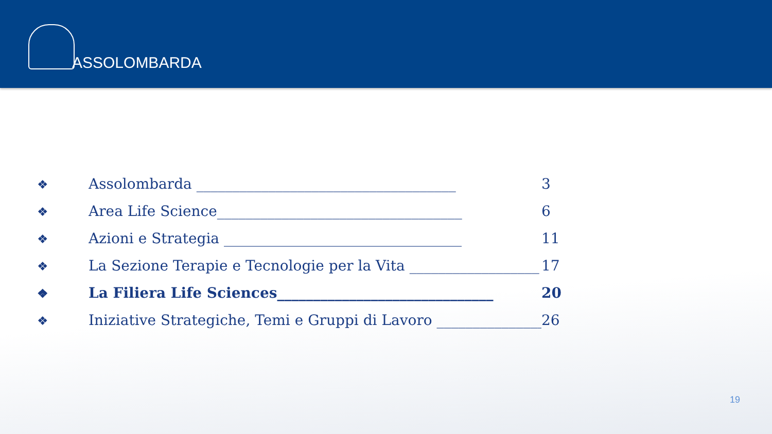ASSOLOMBARDA
❖ Assolombarda ____________________________________ 3
❖ Area Life Science__________________________________ 6
❖ Azioni e Strategia _________________________________ 11
❖ La Sezione Terapie e Tecnologie per la Vita __________________ 17
❖ La Filiera Life Sciences______________________________ 20
❖ Iniziative Strategiche, Temi e Gruppi di Lavoro _______________ 26
19